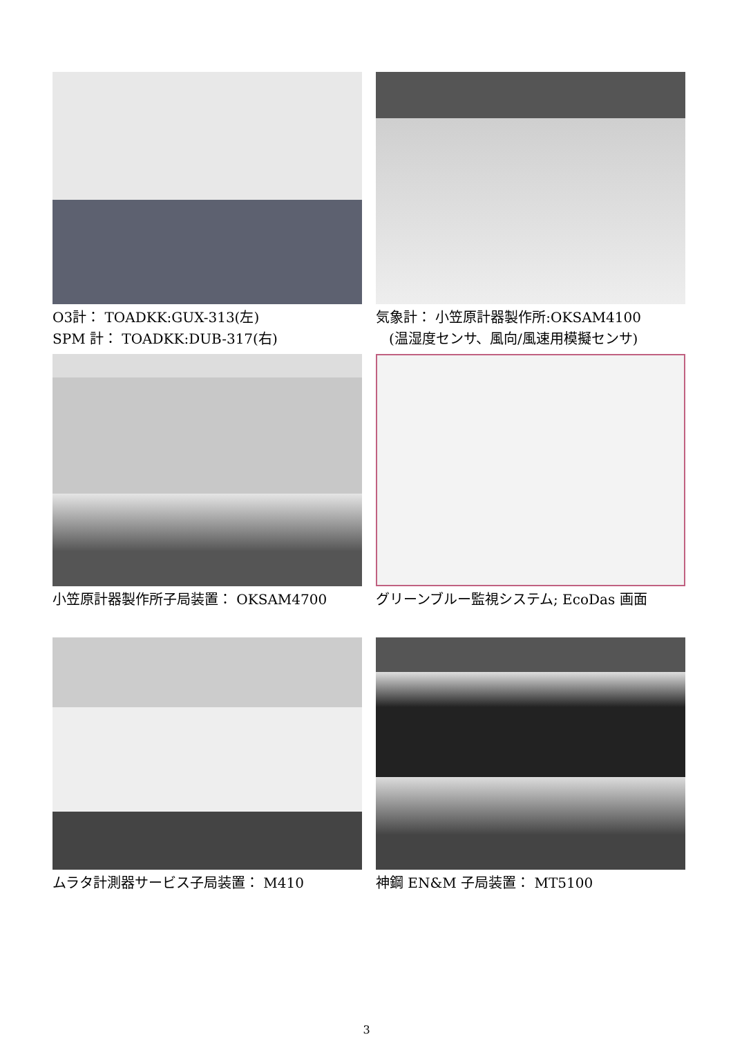O3計： TOADKK:GUX-313(左)
SPM 計： TOADKK:DUB-317(右)
気象計： 小笠原計器製作所:OKSAM4100
(温湿度センサ、風向/風速用模擬センサ)
小笠原計器製作所子局装置： OKSAM4700 グリーンブルー監視システム; EcoDas 画面
ムラタ計測器サービス子局装置： M410 神鋼 EN&M 子局装置： MT5100
3